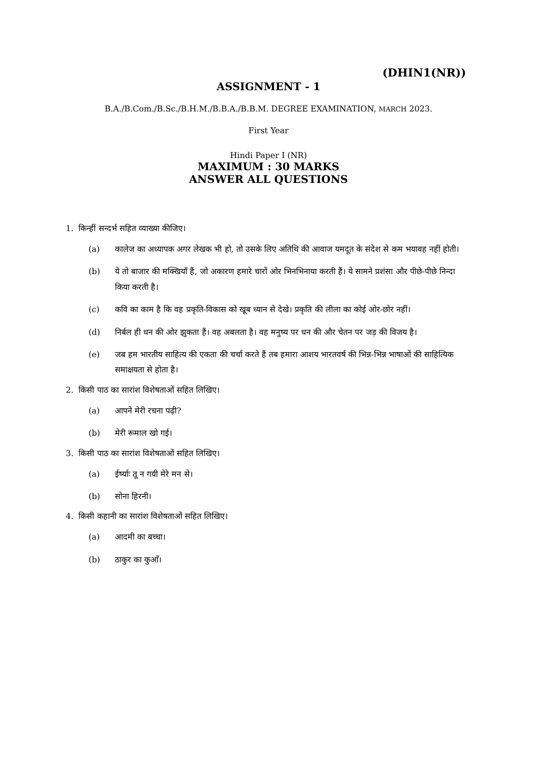(DHIN1(NR))
ASSIGNMENT - 1
B.A./B.Com./B.Sc./B.H.M./B.B.A./B.B.M. DEGREE EXAMINATION, MARCH 2023.
First Year
Hindi Paper I (NR)
MAXIMUM : 30 MARKS
ANSWER ALL QUESTIONS
1. किन्हीं सन्दर्भ सहित व्याख्या कीजिए।
(a) कालेज का अध्यापक अगर लेखक भी हो, तो उसके लिए अतिथि की आवाज यमदूत के संदेश से कम भयावह नहीं होती।
(b) ये तो बाजार की मक्खियाँ हैं, जो अकारण हमारे चारों ओर भिनभिनाया करती हैं। ये सामने प्रशंसा और पीछे-पीछे निन्दा किया करती है।
(c) कवि का काम है कि वह प्रकृति-विकास को खूब ध्यान से देखे। प्रकृति की लीला का कोई ओर-छोर नहीं।
(d) निर्बल ही धन की ओर झुकता हैं। वह अबलता है। वह मनुष्य पर धन की और चेतन पर जड़ की विजय है।
(e) जब हम भारतीय साहित्य की एकता की चर्चा करते हैं तब हमारा आशय भारतवर्ष की भिन्न-भिन्न भाषाओं की साहित्यिक समाक्षयता से होता है।
2. किसी पाठ का सारांश विशेषताओं सहित लिखिए।
(a) आपने मेरी रचना पढ़ी?
(b) मेरी रूमाल खो गई।
3. किसी पाठ का सारांश विशेषताओं सहित लिखिए।
(a) ईर्ष्याः तू न गयी मेरे मन से।
(b) सोना हिरनी।
4. किसी कहानी का सारांश विशेषताओं सहित लिखिए।
(a) आदमी का बच्चा।
(b) ठाकुर का कुआँ।